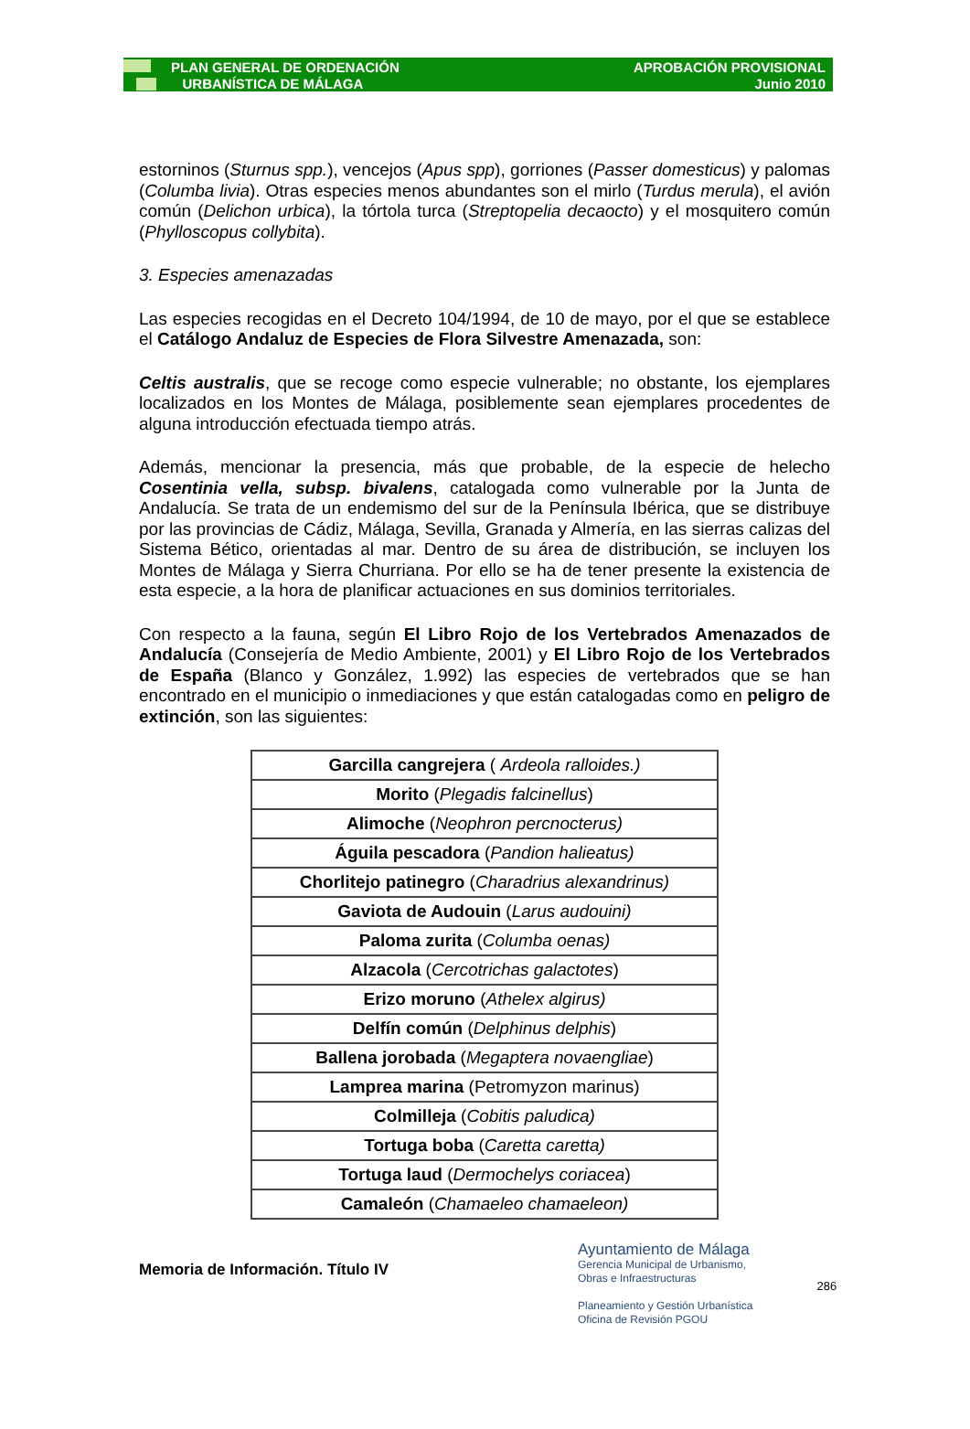PLAN GENERAL DE ORDENACIÓN
URBANÍSTICA DE MÁLAGA
APROBACIÓN PROVISIONAL
Junio 2010
estorninos (Sturnus spp.), vencejos (Apus spp), gorriones (Passer domesticus) y palomas (Columba livia). Otras especies menos abundantes son el mirlo (Turdus merula), el avión común (Delichon urbica), la tórtola turca (Streptopelia decaocto) y el mosquitero común (Phylloscopus collybita).
3. Especies amenazadas
Las especies recogidas en el Decreto 104/1994, de 10 de mayo, por el que se establece el Catálogo Andaluz de Especies de Flora Silvestre Amenazada, son:
Celtis australis, que se recoge como especie vulnerable; no obstante, los ejemplares localizados en los Montes de Málaga, posiblemente sean ejemplares procedentes de alguna introducción efectuada tiempo atrás.
Además, mencionar la presencia, más que probable, de la especie de helecho Cosentinia vella, subsp. bivalens, catalogada como vulnerable por la Junta de Andalucía. Se trata de un endemismo del sur de la Península Ibérica, que se distribuye por las provincias de Cádiz, Málaga, Sevilla, Granada y Almería, en las sierras calizas del Sistema Bético, orientadas al mar. Dentro de su área de distribución, se incluyen los Montes de Málaga y Sierra Churriana. Por ello se ha de tener presente la existencia de esta especie, a la hora de planificar actuaciones en sus dominios territoriales.
Con respecto a la fauna, según El Libro Rojo de los Vertebrados Amenazados de Andalucía (Consejería de Medio Ambiente, 2001) y El Libro Rojo de los Vertebrados de España (Blanco y González, 1.992) las especies de vertebrados que se han encontrado en el municipio o inmediaciones y que están catalogadas como en peligro de extinción, son las siguientes:
| Garcilla cangrejera ( Ardeola ralloides.) |
| Morito ( Plegadis falcinellus ) |
| Alimoche ( Neophron percnocterus) |
| Águila pescadora ( Pandion halieatus) |
| Chorlitejo patinegro ( Charadrius alexandrinus) |
| Gaviota de Audouin ( Larus audouini) |
| Paloma zurita ( Columba oenas) |
| Alzacola ( Cercotrichas galactotes ) |
| Erizo moruno ( Athelex algirus) |
| Delfín común ( Delphinus delphis ) |
| Ballena jorobada ( Megaptera novaengliae ) |
| Lamprea marina (Petromyzon marinus) |
| Colmilleja ( Cobitis paludica) |
| Tortuga boba ( Caretta caretta) |
| Tortuga laud ( Dermochelys coriacea ) |
| Camaleón ( Chamaeleo chamaeleon) |
Memoria de Información. Título IV
Ayuntamiento de Málaga
Gerencia Municipal de Urbanismo,
Obras e Infraestructuras
Planeamiento y Gestión Urbanística
Oficina de Revisión PGOU
286